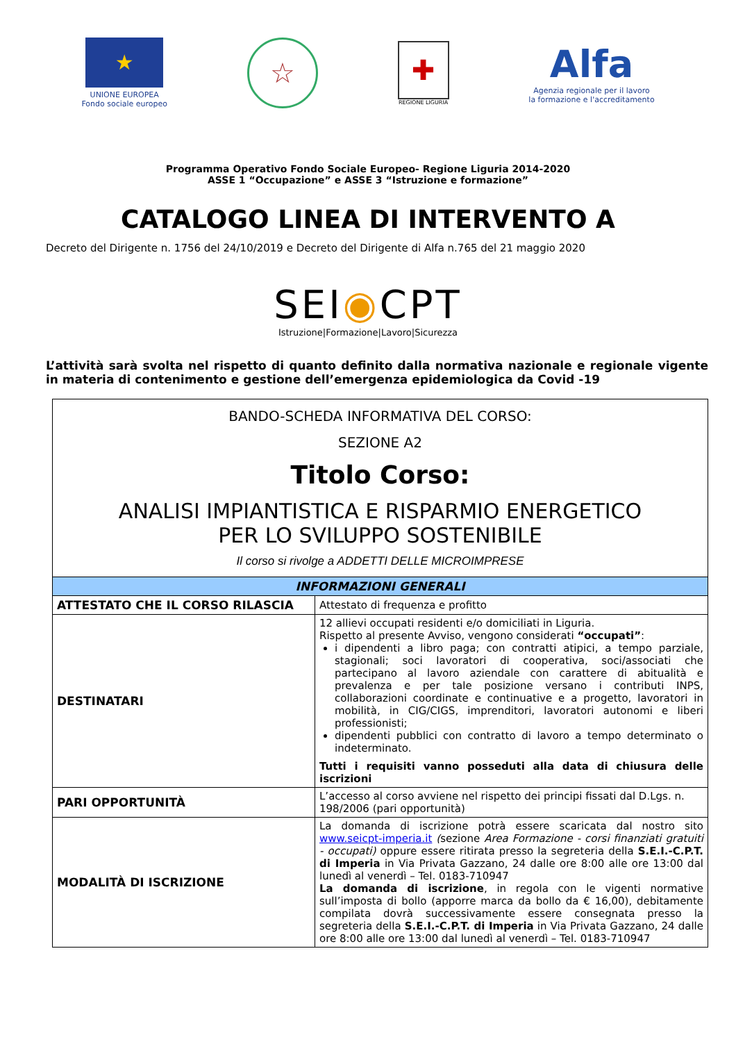★
UNIONE EUROPEA
Fondo sociale europeo
☆
✚
REGIONE LIGURIA
Alfa
Agenzia regionale per il lavoro
la formazione e l'accreditamento
Programma Operativo Fondo Sociale Europeo- Regione Liguria 2014-2020
ASSE 1 “Occupazione” e ASSE 3 “Istruzione e formazione”
CATALOGO LINEA DI INTERVENTO A
Decreto del Dirigente n. 1756 del 24/10/2019 e Decreto del Dirigente di Alfa n.765 del 21 maggio 2020
SEI◉CPT
Istruzione|Formazione|Lavoro|Sicurezza
L’attività sarà svolta nel rispetto di quanto definito dalla normativa nazionale e regionale vigente in materia di contenimento e gestione dell’emergenza epidemiologica da Covid -19
| BANDO-SCHEDA INFORMATIVA DEL CORSO: SEZIONE A2 Titolo Corso: ANALISI IMPIANTISTICA E RISPARMIO ENERGETICO PER LO SVILUPPO SOSTENIBILE Il corso si rivolge a ADDETTI DELLE MICROIMPRESE | |
| INFORMAZIONI GENERALI | |
| ATTESTATO CHE IL CORSO RILASCIA | Attestato di frequenza e profitto |
| DESTINATARI | 12 allievi occupati residenti e/o domiciliati in Liguria. Rispetto al presente Avviso, vengono considerati “occupati” : i dipendenti a libro paga; con contratti atipici, a tempo parziale, stagionali; soci lavoratori di cooperativa, soci/associati che partecipano al lavoro aziendale con carattere di abitualità e prevalenza e per tale posizione versano i contributi INPS, collaborazioni coordinate e continuative e a progetto, lavoratori in mobilità, in CIG/CIGS, imprenditori, lavoratori autonomi e liberi professionisti; dipendenti pubblici con contratto di lavoro a tempo determinato o indeterminato. Tutti i requisiti vanno posseduti alla data di chiusura delle iscrizioni |
| PARI OPPORTUNITÀ | L’accesso al corso avviene nel rispetto dei principi fissati dal D.Lgs. n. 198/2006 (pari opportunità) |
| MODALITÀ DI ISCRIZIONE | La domanda di iscrizione potrà essere scaricata dal nostro sito www.seicpt-imperia.it ( sezione Area Formazione - corsi finanziati gratuiti - occupati) oppure essere ritirata presso la segreteria della S.E.I.-C.P.T. di Imperia in Via Privata Gazzano, 24 dalle ore 8:00 alle ore 13:00 dal lunedì al venerdì – Tel. 0183-710947 La domanda di iscrizione , in regola con le vigenti normative sull’imposta di bollo (apporre marca da bollo da € 16,00), debitamente compilata dovrà successivamente essere consegnata presso la segreteria della S.E.I.-C.P.T. di Imperia in Via Privata Gazzano, 24 dalle ore 8:00 alle ore 13:00 dal lunedì al venerdì – Tel. 0183-710947 |